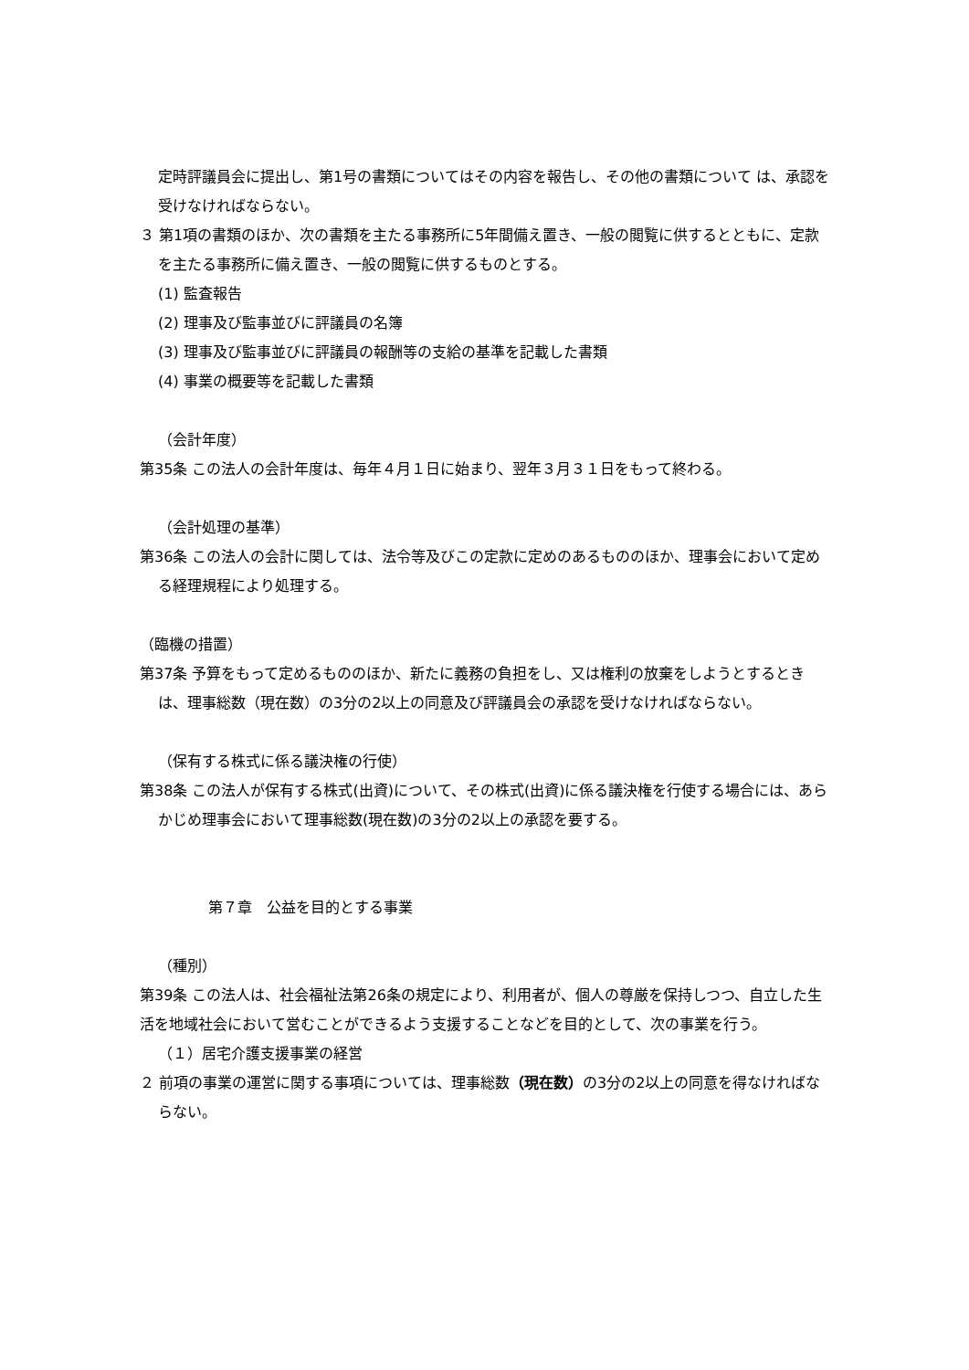定時評議員会に提出し、第1号の書類についてはその内容を報告し、その他の書類について は、承認を受けなければならない。
３ 第1項の書類のほか、次の書類を主たる事務所に5年間備え置き、一般の閲覧に供するとともに、定款を主たる事務所に備え置き、一般の閲覧に供するものとする。
(1) 監査報告
(2) 理事及び監事並びに評議員の名簿
(3) 理事及び監事並びに評議員の報酬等の支給の基準を記載した書類
(4) 事業の概要等を記載した書類
（会計年度）
第35条 この法人の会計年度は、毎年４月１日に始まり、翌年３月３１日をもって終わる。
（会計処理の基準）
第36条 この法人の会計に関しては、法令等及びこの定款に定めのあるもののほか、理事会において定める経理規程により処理する。
（臨機の措置）
第37条 予算をもって定めるもののほか、新たに義務の負担をし、又は権利の放棄をしようとするときは、理事総数（現在数）の3分の2以上の同意及び評議員会の承認を受けなければならない。
（保有する株式に係る議決権の行使）
第38条 この法人が保有する株式(出資)について、その株式(出資)に係る議決権を行使する場合には、あらかじめ理事会において理事総数(現在数)の3分の2以上の承認を要する。
第７章　公益を目的とする事業
（種別）
第39条 この法人は、社会福祉法第26条の規定により、利用者が、個人の尊厳を保持しつつ、自立した生活を地域社会において営むことができるよう支援することなどを目的として、次の事業を行う。
（１）居宅介護支援事業の経営
２ 前項の事業の運営に関する事項については、理事総数（現在数）の3分の2以上の同意を得なければならない。